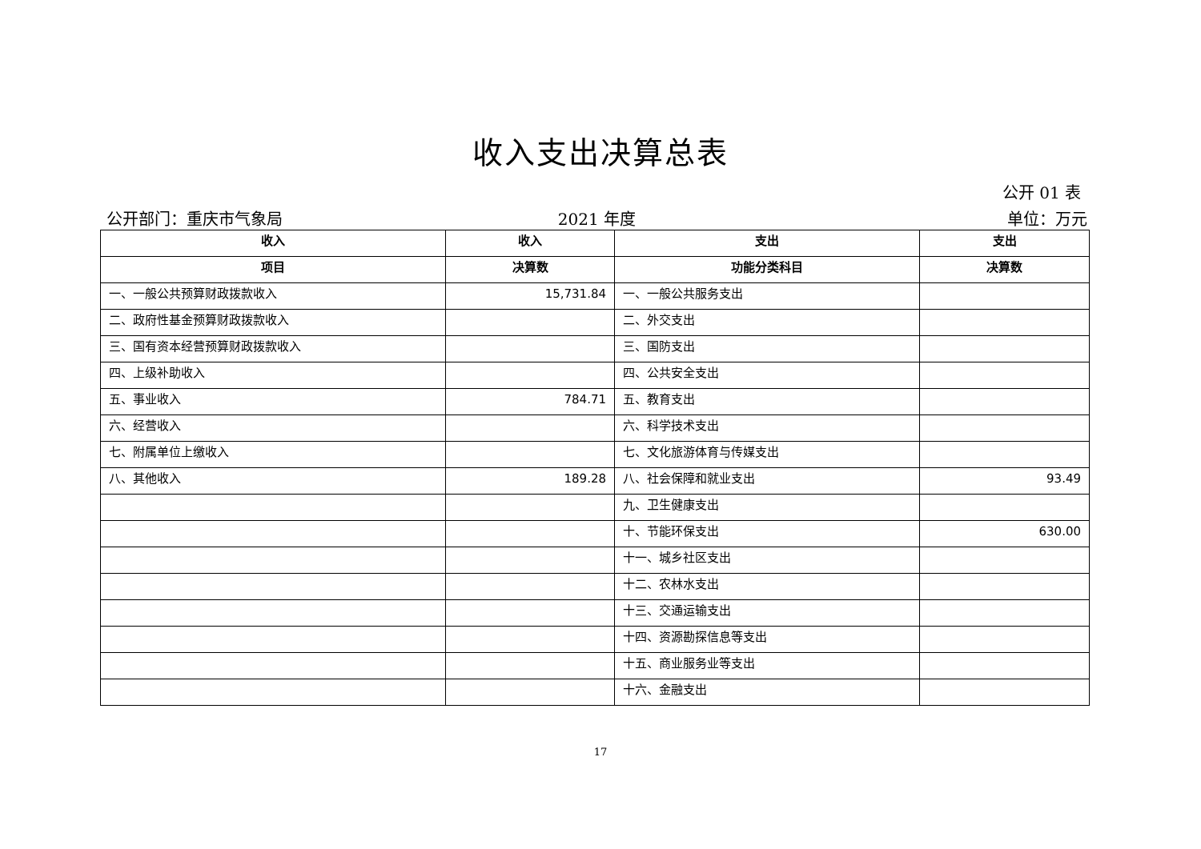收入支出决算总表
公开 01 表
公开部门：重庆市气象局 2021 年度 单位：万元
| 收入 | 收入 | 支出 | 支出 |
| --- | --- | --- | --- |
| 项目 | 决算数 | 功能分类科目 | 决算数 |
| 一、一般公共预算财政拨款收入 | 15,731.84 | 一、一般公共服务支出 | |
| 二、政府性基金预算财政拨款收入 | | 二、外交支出 | |
| 三、国有资本经营预算财政拨款收入 | | 三、国防支出 | |
| 四、上级补助收入 | | 四、公共安全支出 | |
| 五、事业收入 | 784.71 | 五、教育支出 | |
| 六、经营收入 | | 六、科学技术支出 | |
| 七、附属单位上缴收入 | | 七、文化旅游体育与传媒支出 | |
| 八、其他收入 | 189.28 | 八、社会保障和就业支出 | 93.49 |
| | | 九、卫生健康支出 | |
| | | 十、节能环保支出 | 630.00 |
| | | 十一、城乡社区支出 | |
| | | 十二、农林水支出 | |
| | | 十三、交通运输支出 | |
| | | 十四、资源勘探信息等支出 | |
| | | 十五、商业服务业等支出 | |
| | | 十六、金融支出 | |
17